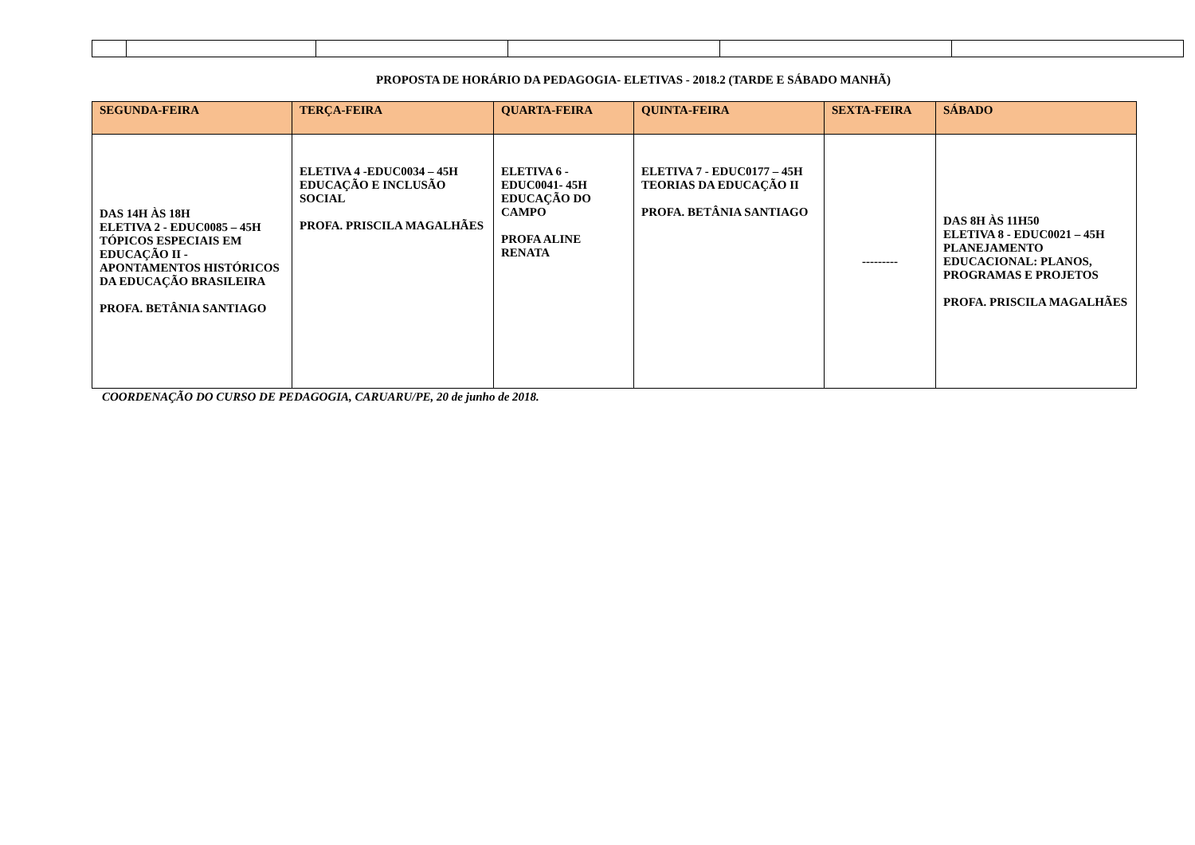PROPOSTA DE HORÁRIO DA PEDAGOGIA- ELETIVAS - 2018.2 (TARDE E SÁBADO MANHÃ)
| SEGUNDA-FEIRA | TERÇA-FEIRA | QUARTA-FEIRA | QUINTA-FEIRA | SEXTA-FEIRA | SÁBADO |
| --- | --- | --- | --- | --- | --- |
| DAS 14H ÀS 18H ELETIVA 2 - EDUC0085 – 45H TÓPICOS ESPECIAIS EM EDUCAÇÃO II - APONTAMENTOS HISTÓRICOS DA EDUCAÇÃO BRASILEIRA PROFA. BETÂNIA SANTIAGO | ELETIVA 4 -EDUC0034 – 45H EDUCAÇÃO E INCLUSÃO SOCIAL PROFA. PRISCILA MAGALHÃES | ELETIVA 6 - EDUC0041- 45H EDUCAÇÃO DO CAMPO PROFA ALINE RENATA | ELETIVA 7 - EDUC0177 – 45H TEORIAS DA EDUCAÇÃO II PROFA. BETÂNIA SANTIAGO | --------- | DAS 8H ÀS 11H50 ELETIVA 8 - EDUC0021 – 45H PLANEJAMENTO EDUCACIONAL: PLANOS, PROGRAMAS E PROJETOS PROFA. PRISCILA MAGALHÃES |
COORDENAÇÃO DO CURSO DE PEDAGOGIA, CARUARU/PE, 20 de junho de 2018.